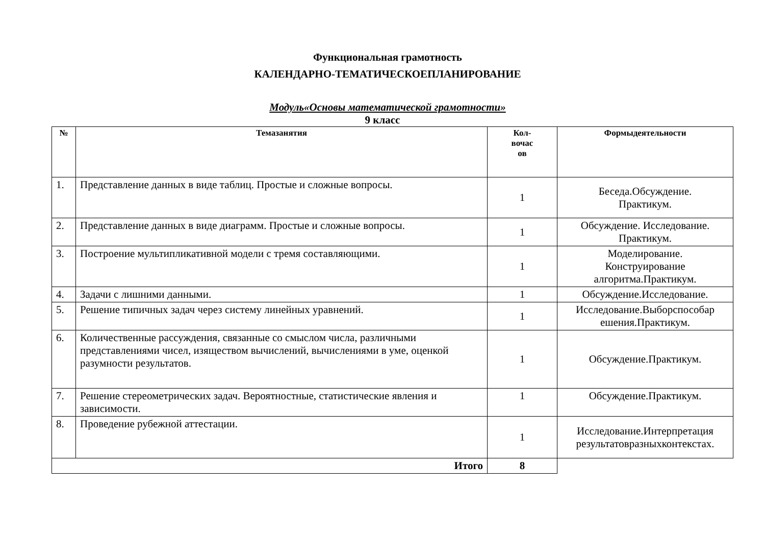Функциональная грамотность
КАЛЕНДАРНО-ТЕМАТИЧЕСКОЕПЛАНИРОВАНИЕ
Модуль«Основы математической грамотности»
9 класс
| № | Темазанятия | Кол- вочас ов | Формыдеятельности |
| --- | --- | --- | --- |
| 1. | Представление данных в виде таблиц. Простые и сложные вопросы. | 1 | Беседа.Обсуждение. Практикум. |
| 2. | Представление данных в виде диаграмм. Простые и сложные вопросы. | 1 | Обсуждение. Исследование. Практикум. |
| 3. | Построение мультипликативной модели с тремя составляющими. | 1 | Моделирование. Конструирование алгоритма.Практикум. |
| 4. | Задачи с лишними данными. | 1 | Обсуждение.Исследование. |
| 5. | Решение типичных задач через систему линейных уравнений. | 1 | Исследование.Выборспособар ешения.Практикум. |
| 6. | Количественные рассуждения, связанные со смыслом числа, различными представлениями чисел, изяществом вычислений, вычислениями в уме, оценкой разумности результатов. | 1 | Обсуждение.Практикум. |
| 7. | Решение стереометрических задач. Вероятностные, статистические явления и зависимости. | 1 | Обсуждение.Практикум. |
| 8. | Проведение рубежной аттестации. | 1 | Исследование.Интерпретация результатовразныхконтекстах. |
| Итого | | 8 | |